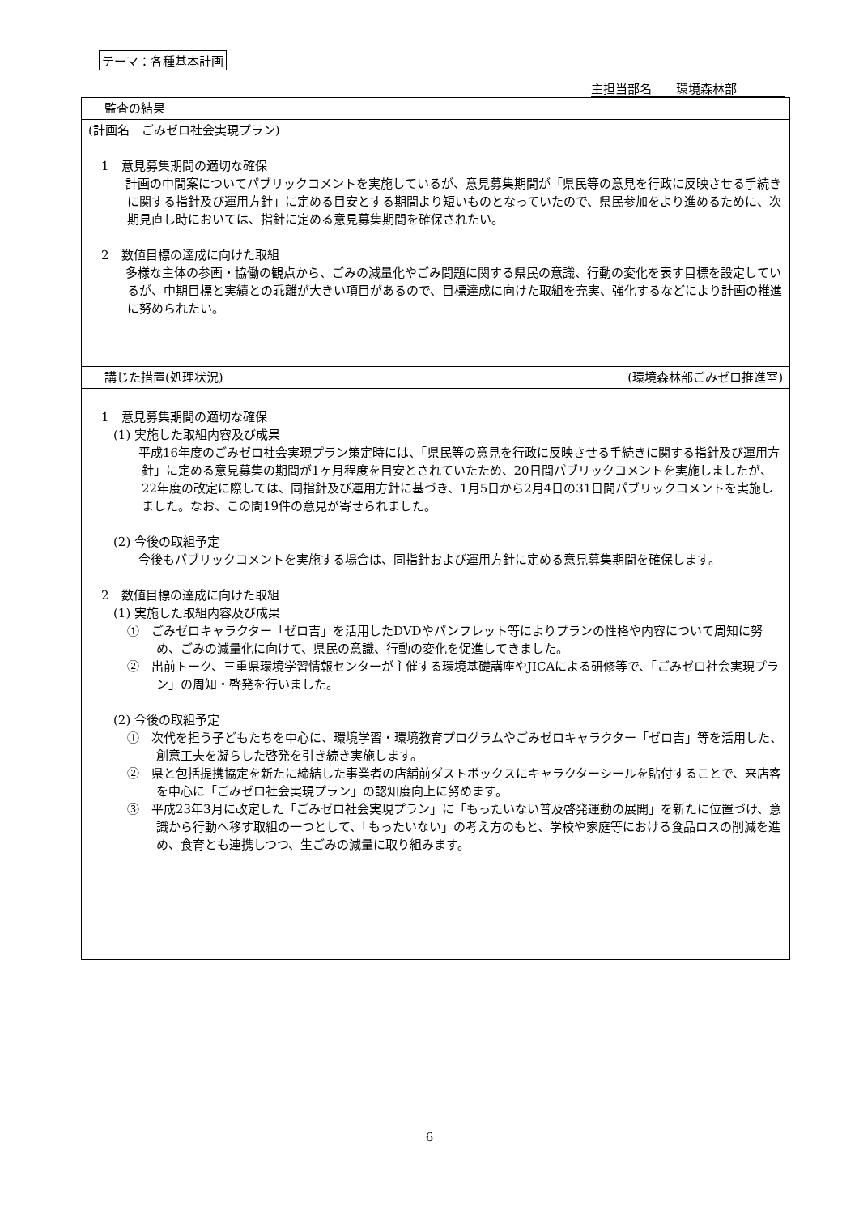テーマ：各種基本計画
主担当部名　　環境森林部
| 監査の結果 |
| (計画名 ごみゼロ社会実現プラン) 1 意見募集期間の適切な確保 計画の中間案についてパブリックコメントを実施しているが、意見募集期間が「県民等の意見を行政に反映させる手続きに関する指針及び運用方針」に定める目安とする期間より短いものとなっていたので、県民参加をより進めるために、次期見直し時においては、指針に定める意見募集期間を確保されたい。 2 数値目標の達成に向けた取組 多様な主体の参画・協働の観点から、ごみの減量化やごみ問題に関する県民の意識、行動の変化を表す目標を設定しているが、中期目標と実績との乖離が大きい項目があるので、目標達成に向けた取組を充実、強化するなどにより計画の推進に努められたい。 |
| 講じた措置(処理状況) (環境森林部ごみゼロ推進室) |
| 1 意見募集期間の適切な確保 (1) 実施した取組内容及び成果 平成16年度のごみゼロ社会実現プラン策定時には、「県民等の意見を行政に反映させる手続きに関する指針及び運用方針」に定める意見募集の期間が1ヶ月程度を目安とされていたため、20日間パブリックコメントを実施しましたが、22年度の改定に際しては、同指針及び運用方針に基づき、1月5日から2月4日の31日間パブリックコメントを実施しました。なお、この間19件の意見が寄せられました。 (2) 今後の取組予定 今後もパブリックコメントを実施する場合は、同指針および運用方針に定める意見募集期間を確保します。 2 数値目標の達成に向けた取組 (1) 実施した取組内容及び成果 ① ごみゼロキャラクター「ゼロ吉」を活用したDVDやパンフレット等によりプランの性格や内容について周知に努め、ごみの減量化に向けて、県民の意識、行動の変化を促進してきました。 ② 出前トーク、三重県環境学習情報センターが主催する環境基礎講座やJICAによる研修等で、「ごみゼロ社会実現プラン」の周知・啓発を行いました。 (2) 今後の取組予定 ① 次代を担う子どもたちを中心に、環境学習・環境教育プログラムやごみゼロキャラクター「ゼロ吉」等を活用した、創意工夫を凝らした啓発を引き続き実施します。 ② 県と包括提携協定を新たに締結した事業者の店舗前ダストボックスにキャラクターシールを貼付することで、来店客を中心に「ごみゼロ社会実現プラン」の認知度向上に努めます。 ③ 平成23年3月に改定した「ごみゼロ社会実現プラン」に「もったいない普及啓発運動の展開」を新たに位置づけ、意識から行動へ移す取組の一つとして、「もったいない」の考え方のもと、学校や家庭等における食品ロスの削減を進め、食育とも連携しつつ、生ごみの減量に取り組みます。 |
6